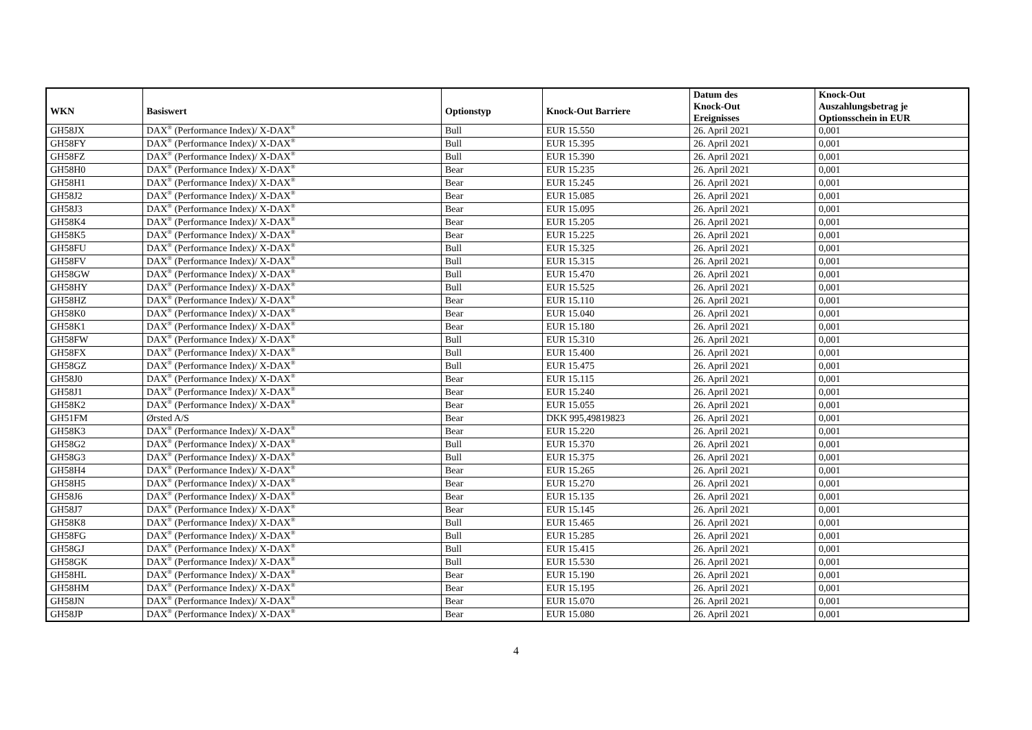| WKN | Basiswert | Optionstyp | Knock-Out Barriere | Datum des Knock-Out Ereignisses | Knock-Out Auszahlungsbetrag je Optionsschein in EUR |
| --- | --- | --- | --- | --- | --- |
| GH58JX | DAX<sup>®</sup> (Performance Index)/ X-DAX<sup>®</sup> | Bull | EUR 15.550 | 26. April 2021 | 0,001 |
| GH58FY | DAX<sup>®</sup> (Performance Index)/ X-DAX<sup>®</sup> | Bull | EUR 15.395 | 26. April 2021 | 0,001 |
| GH58FZ | DAX<sup>®</sup> (Performance Index)/ X-DAX<sup>®</sup> | Bull | EUR 15.390 | 26. April 2021 | 0,001 |
| GH58H0 | DAX<sup>®</sup> (Performance Index)/ X-DAX<sup>®</sup> | Bear | EUR 15.235 | 26. April 2021 | 0,001 |
| GH58H1 | DAX<sup>®</sup> (Performance Index)/ X-DAX<sup>®</sup> | Bear | EUR 15.245 | 26. April 2021 | 0,001 |
| GH58J2 | DAX<sup>®</sup> (Performance Index)/ X-DAX<sup>®</sup> | Bear | EUR 15.085 | 26. April 2021 | 0,001 |
| GH58J3 | DAX<sup>®</sup> (Performance Index)/ X-DAX<sup>®</sup> | Bear | EUR 15.095 | 26. April 2021 | 0,001 |
| GH58K4 | DAX<sup>®</sup> (Performance Index)/ X-DAX<sup>®</sup> | Bear | EUR 15.205 | 26. April 2021 | 0,001 |
| GH58K5 | DAX<sup>®</sup> (Performance Index)/ X-DAX<sup>®</sup> | Bear | EUR 15.225 | 26. April 2021 | 0,001 |
| GH58FU | DAX<sup>®</sup> (Performance Index)/ X-DAX<sup>®</sup> | Bull | EUR 15.325 | 26. April 2021 | 0,001 |
| GH58FV | DAX<sup>®</sup> (Performance Index)/ X-DAX<sup>®</sup> | Bull | EUR 15.315 | 26. April 2021 | 0,001 |
| GH58GW | DAX<sup>®</sup> (Performance Index)/ X-DAX<sup>®</sup> | Bull | EUR 15.470 | 26. April 2021 | 0,001 |
| GH58HY | DAX<sup>®</sup> (Performance Index)/ X-DAX<sup>®</sup> | Bull | EUR 15.525 | 26. April 2021 | 0,001 |
| GH58HZ | DAX<sup>®</sup> (Performance Index)/ X-DAX<sup>®</sup> | Bear | EUR 15.110 | 26. April 2021 | 0,001 |
| GH58K0 | DAX<sup>®</sup> (Performance Index)/ X-DAX<sup>®</sup> | Bear | EUR 15.040 | 26. April 2021 | 0,001 |
| GH58K1 | DAX<sup>®</sup> (Performance Index)/ X-DAX<sup>®</sup> | Bear | EUR 15.180 | 26. April 2021 | 0,001 |
| GH58FW | DAX<sup>®</sup> (Performance Index)/ X-DAX<sup>®</sup> | Bull | EUR 15.310 | 26. April 2021 | 0,001 |
| GH58FX | DAX<sup>®</sup> (Performance Index)/ X-DAX<sup>®</sup> | Bull | EUR 15.400 | 26. April 2021 | 0,001 |
| GH58GZ | DAX<sup>®</sup> (Performance Index)/ X-DAX<sup>®</sup> | Bull | EUR 15.475 | 26. April 2021 | 0,001 |
| GH58J0 | DAX<sup>®</sup> (Performance Index)/ X-DAX<sup>®</sup> | Bear | EUR 15.115 | 26. April 2021 | 0,001 |
| GH58J1 | DAX<sup>®</sup> (Performance Index)/ X-DAX<sup>®</sup> | Bear | EUR 15.240 | 26. April 2021 | 0,001 |
| GH58K2 | DAX<sup>®</sup> (Performance Index)/ X-DAX<sup>®</sup> | Bear | EUR 15.055 | 26. April 2021 | 0,001 |
| GH51FM | Ørsted A/S | Bear | DKK 995,49819823 | 26. April 2021 | 0,001 |
| GH58K3 | DAX<sup>®</sup> (Performance Index)/ X-DAX<sup>®</sup> | Bear | EUR 15.220 | 26. April 2021 | 0,001 |
| GH58G2 | DAX<sup>®</sup> (Performance Index)/ X-DAX<sup>®</sup> | Bull | EUR 15.370 | 26. April 2021 | 0,001 |
| GH58G3 | DAX<sup>®</sup> (Performance Index)/ X-DAX<sup>®</sup> | Bull | EUR 15.375 | 26. April 2021 | 0,001 |
| GH58H4 | DAX<sup>®</sup> (Performance Index)/ X-DAX<sup>®</sup> | Bear | EUR 15.265 | 26. April 2021 | 0,001 |
| GH58H5 | DAX<sup>®</sup> (Performance Index)/ X-DAX<sup>®</sup> | Bear | EUR 15.270 | 26. April 2021 | 0,001 |
| GH58J6 | DAX<sup>®</sup> (Performance Index)/ X-DAX<sup>®</sup> | Bear | EUR 15.135 | 26. April 2021 | 0,001 |
| GH58J7 | DAX<sup>®</sup> (Performance Index)/ X-DAX<sup>®</sup> | Bear | EUR 15.145 | 26. April 2021 | 0,001 |
| GH58K8 | DAX<sup>®</sup> (Performance Index)/ X-DAX<sup>®</sup> | Bull | EUR 15.465 | 26. April 2021 | 0,001 |
| GH58FG | DAX<sup>®</sup> (Performance Index)/ X-DAX<sup>®</sup> | Bull | EUR 15.285 | 26. April 2021 | 0,001 |
| GH58GJ | DAX<sup>®</sup> (Performance Index)/ X-DAX<sup>®</sup> | Bull | EUR 15.415 | 26. April 2021 | 0,001 |
| GH58GK | DAX<sup>®</sup> (Performance Index)/ X-DAX<sup>®</sup> | Bull | EUR 15.530 | 26. April 2021 | 0,001 |
| GH58HL | DAX<sup>®</sup> (Performance Index)/ X-DAX<sup>®</sup> | Bear | EUR 15.190 | 26. April 2021 | 0,001 |
| GH58HM | DAX<sup>®</sup> (Performance Index)/ X-DAX<sup>®</sup> | Bear | EUR 15.195 | 26. April 2021 | 0,001 |
| GH58JN | DAX<sup>®</sup> (Performance Index)/ X-DAX<sup>®</sup> | Bear | EUR 15.070 | 26. April 2021 | 0,001 |
| GH58JP | DAX<sup>®</sup> (Performance Index)/ X-DAX<sup>®</sup> | Bear | EUR 15.080 | 26. April 2021 | 0,001 |
4